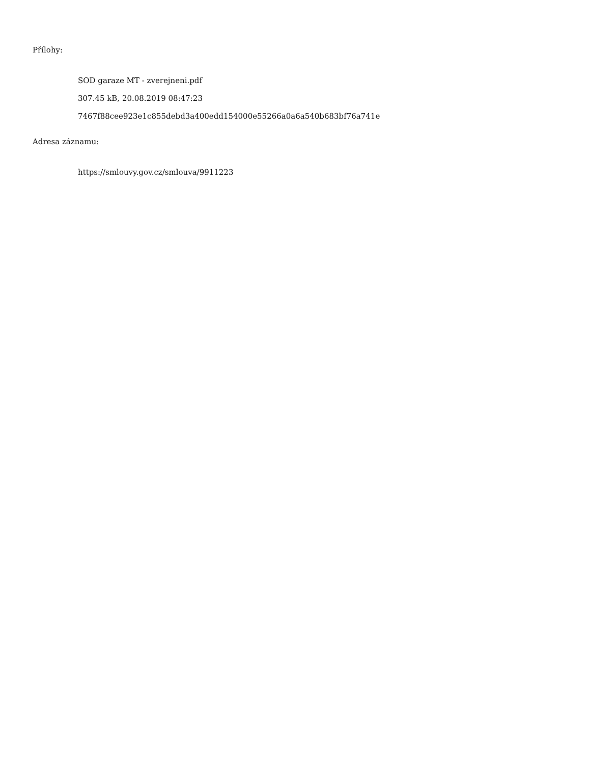Přílohy:
SOD garaze MT - zverejneni.pdf
307.45 kB, 20.08.2019 08:47:23
7467f88cee923e1c855debd3a400edd154000e55266a0a6a540b683bf76a741e
Adresa záznamu:
https://smlouvy.gov.cz/smlouva/9911223